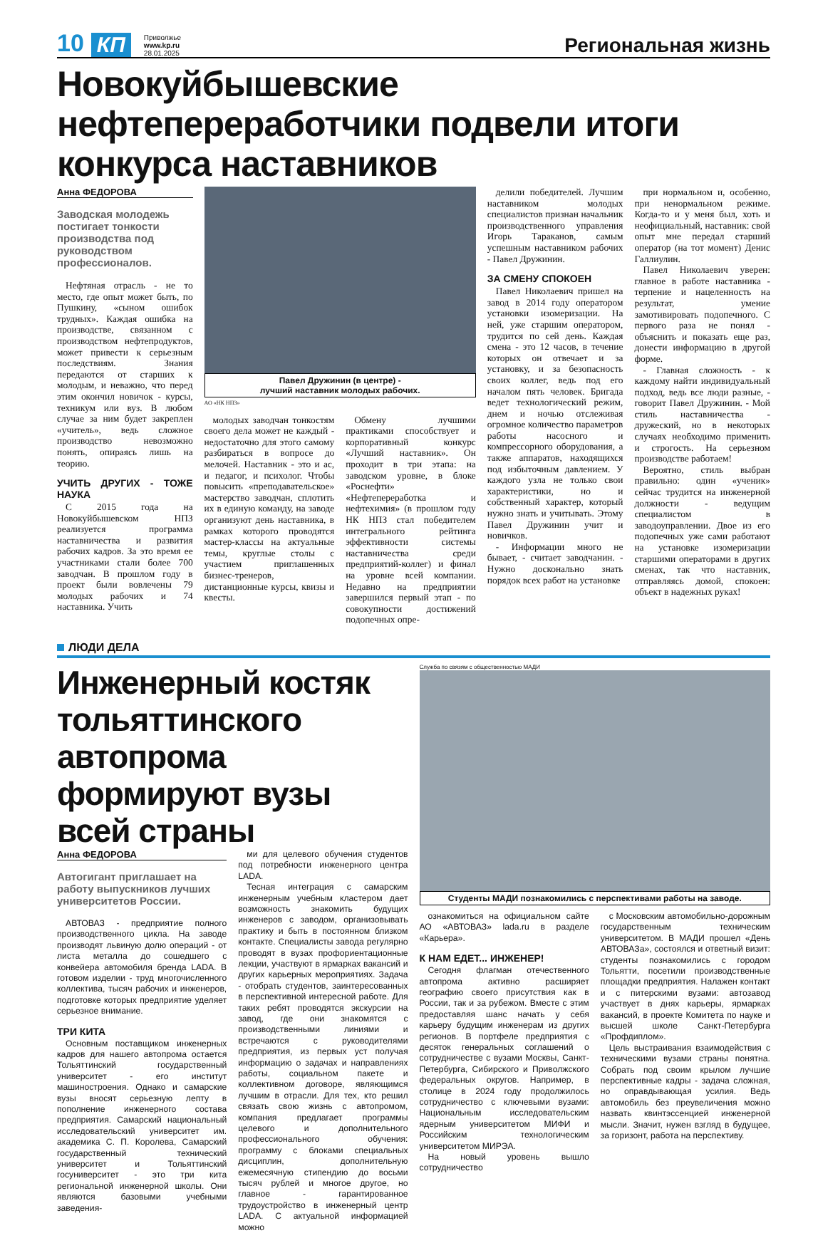10 КП Приволжье
www.kp.ru
28.01.2025 Региональная жизнь
Новокуйбышевские нефтепереработчики подвели итоги конкурса наставников
Анна ФЕДОРОВА
Заводская молодежь постигает тонкости производства под руководством профессионалов.
Нефтяная отрасль - не то место, где опыт может быть, по Пушкину, «сыном ошибок трудных». Каждая ошибка на производстве, связанном с производством нефтепродуктов, может привести к серьезным последствиям. Знания передаются от старших к молодым, и неважно, что перед этим окончил новичок - курсы, техникум или вуз. В любом случае за ним будет закреплен «учитель», ведь сложное производство невозможно понять, опираясь лишь на теорию.
УЧИТЬ ДРУГИХ - ТОЖЕ НАУКА
С 2015 года на Новокуйбышевском НПЗ реализуется программа наставничества и развития рабочих кадров. За это время ее участниками стали более 700 заводчан. В прошлом году в проект были вовлечены 79 молодых рабочих и 74 наставника. Учить
Павел Дружинин (в центре) -
лучший наставник молодых рабочих.
АО «НК НПЗ»
молодых заводчан тонкостям своего дела может не каждый - недостаточно для этого самому разбираться в вопросе до мелочей. Наставник - это и ас, и педагог, и психолог. Чтобы повысить «преподавательское» мастерство заводчан, сплотить их в единую команду, на заводе организуют день наставника, в рамках которого проводятся мастер-классы на актуальные темы, круглые столы с участием приглашенных бизнес-тренеров, дистанционные курсы, квизы и квесты.
Обмену лучшими практиками способствует и корпоративный конкурс «Лучший наставник». Он проходит в три этапа: на заводском уровне, в блоке «Роснефти» «Нефтепереработка и нефтехимия» (в прошлом году НК НПЗ стал победителем интегрального рейтинга эффективности системы наставничества среди предприятий-коллег) и финал на уровне всей компании. Недавно на предприятии завершился первый этап - по совокупности достижений подопечных опре-
делили победителей. Лучшим наставником молодых специалистов признан начальник производственного управления Игорь Тараканов, самым успешным наставником рабочих - Павел Дружинин.
ЗА СМЕНУ СПОКОЕН
Павел Николаевич пришел на завод в 2014 году оператором установки изомеризации. На ней, уже старшим оператором, трудится по сей день. Каждая смена - это 12 часов, в течение которых он отвечает и за установку, и за безопасность своих коллег, ведь под его началом пять человек. Бригада ведет технологический режим, днем и ночью отслеживая огромное количество параметров работы насосного и компрессорного оборудования, а также аппаратов, находящихся под избыточным давлением. У каждого узла не только свои характеристики, но и собственный характер, который нужно знать и учитывать. Этому Павел Дружинин учит и новичков.
- Информации много не бывает, - считает заводчанин. - Нужно досконально знать порядок всех работ на установке
при нормальном и, особенно, при ненормальном режиме. Когда-то и у меня был, хоть и неофициальный, наставник: свой опыт мне передал старший оператор (на тот момент) Денис Галлиулин.
Павел Николаевич уверен: главное в работе наставника - терпение и нацеленность на результат, умение замотивировать подопечного. С первого раза не понял - объяснить и показать еще раз, донести информацию в другой форме.
- Главная сложность - к каждому найти индивидуальный подход, ведь все люди разные, - говорит Павел Дружинин. - Мой стиль наставничества - дружеский, но в некоторых случаях необходимо применить и строгость. На серьезном производстве работаем!
Вероятно, стиль выбран правильно: один «ученик» сейчас трудится на инженерной должности - ведущим специалистом в заводоуправлении. Двое из его подопечных уже сами работают на установке изомеризации старшими операторами в других сменах, так что наставник, отправляясь домой, спокоен: объект в надежных руках!
ЛЮДИ ДЕЛА
Инженерный костяк тольяттинского автопрома формируют вузы всей страны
Анна ФЕДОРОВА
Автогигант приглашает на работу выпускников лучших университетов России.
АВТОВАЗ - предприятие полного производственного цикла. На заводе производят львиную долю операций - от листа металла до сошедшего с конвейера автомобиля бренда LADA. В готовом изделии - труд многочисленного коллектива, тысяч рабочих и инженеров, подготовке которых предприятие уделяет серьезное внимание.
ТРИ КИТА
Основным поставщиком инженерных кадров для нашего автопрома остается Тольяттинский государственный университет - его институт машиностроения. Однако и самарские вузы вносят серьезную лепту в пополнение инженерного состава предприятия. Самарский национальный исследовательский университет им. академика С. П. Королева, Самарский государственный технический университет и Тольяттинский госуниверситет - это три кита региональной инженерной школы. Они являются базовыми учебными заведения-
ми для целевого обучения студентов под потребности инженерного центра LADA.
Тесная интеграция с самарским инженерным учебным кластером дает возможность знакомить будущих инженеров с заводом, организовывать практику и быть в постоянном близком контакте. Специалисты завода регулярно проводят в вузах профориентационные лекции, участвуют в ярмарках вакансий и других карьерных мероприятиях. Задача - отобрать студентов, заинтересованных в перспективной интересной работе. Для таких ребят проводятся экскурсии на завод, где они знакомятся с производственными линиями и встречаются с руководителями предприятия, из первых уст получая информацию о задачах и направлениях работы, социальном пакете и коллективном договоре, являющимся лучшим в отрасли. Для тех, кто решил связать свою жизнь с автопромом, компания предлагает программы целевого и дополнительного профессионального обучения: программу с блоками специальных дисциплин, дополнительную ежемесячную стипендию до восьми тысяч рублей и многое другое, но главное - гарантированное трудоустройство в инженерный центр LADA. С актуальной информацией можно
Служба по связям с общественностью МАДИ
Студенты МАДИ познакомились с перспективами работы на заводе.
ознакомиться на официальном сайте АО «АВТОВАЗ» lada.ru в разделе «Карьера».
К НАМ ЕДЕТ... ИНЖЕНЕР!
Сегодня флагман отечественного автопрома активно расширяет географию своего присутствия как в России, так и за рубежом. Вместе с этим предоставляя шанс начать у себя карьеру будущим инженерам из других регионов. В портфеле предприятия с десяток генеральных соглашений о сотрудничестве с вузами Москвы, Санкт-Петербурга, Сибирского и Приволжского федеральных округов. Например, в столице в 2024 году продолжилось сотрудничество с ключевыми вузами: Национальным исследовательским ядерным университетом МИФИ и Российским технологическим университетом МИРЭА.
На новый уровень вышло сотрудничество
с Московским автомобильно-дорожным государственным техническим университетом. В МАДИ прошел «День АВТОВАЗа», состоялся и ответный визит: студенты познакомились с городом Тольятти, посетили производственные площадки предприятия. Налажен контакт и с питерскими вузами: автозавод участвует в днях карьеры, ярмарках вакансий, в проекте Комитета по науке и высшей школе Санкт-Петербурга «Профдиплом».
Цель выстраивания взаимодействия с техническими вузами страны понятна. Собрать под своим крылом лучшие перспективные кадры - задача сложная, но оправдывающая усилия. Ведь автомобиль без преувеличения можно назвать квинтэссенцией инженерной мысли. Значит, нужен взгляд в будущее, за горизонт, работа на перспективу.